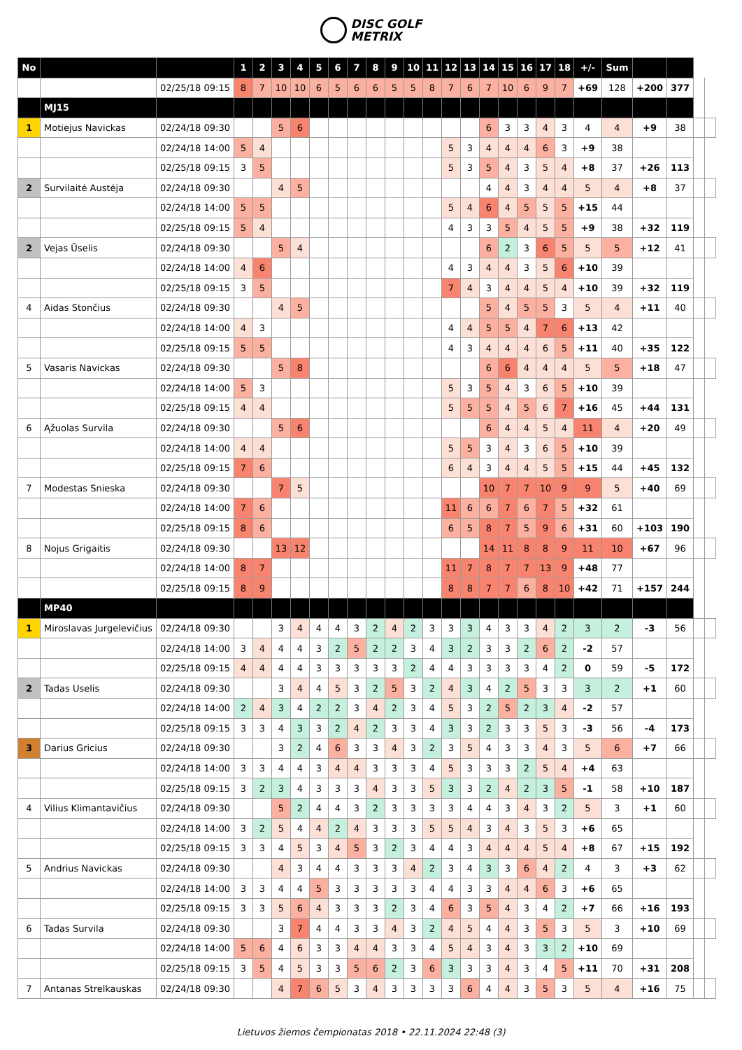DISC GOLF
METRIX
| No | | | 1 | 2 | 3 | 4 | 5 | 6 | 7 | 8 | 9 | 10 | 11 | 12 | 13 | 14 | 15 | 16 | 17 | 18 | +/- | Sum | | | | |
| | | 02/25/18 09:15 | 8 | 7 | 10 | 10 | 6 | 5 | 6 | 6 | 5 | 5 | 8 | 7 | 6 | 7 | 10 | 6 | 9 | 7 | +69 | 128 | +200 | 377 | | |
| | MJ15 | | | | | | | | | | | | | | | | | | | | | | | | | |
| 1 | Motiejus Navickas | 02/24/18 09:30 | | | 5 | 6 | | | | | | | | | | 6 | 3 | 3 | 4 | 3 | 4 | 4 | +9 | 38 | | |
| | | 02/24/18 14:00 | 5 | 4 | | | | | | | | | | 5 | 3 | 4 | 4 | 4 | 6 | 3 | +9 | 38 | | | | |
| | | 02/25/18 09:15 | 3 | 5 | | | | | | | | | | 5 | 3 | 5 | 4 | 3 | 5 | 4 | +8 | 37 | +26 | 113 | | |
| 2 | Survilaitė Austėja | 02/24/18 09:30 | | | 4 | 5 | | | | | | | | | | 4 | 4 | 3 | 4 | 4 | 5 | 4 | +8 | 37 | | |
| | | 02/24/18 14:00 | 5 | 5 | | | | | | | | | | 5 | 4 | 6 | 4 | 5 | 5 | 5 | +15 | 44 | | | | |
| | | 02/25/18 09:15 | 5 | 4 | | | | | | | | | | 4 | 3 | 3 | 5 | 4 | 5 | 5 | +9 | 38 | +32 | 119 | | |
| 2 | Vejas Ūselis | 02/24/18 09:30 | | | 5 | 4 | | | | | | | | | | 6 | 2 | 3 | 6 | 5 | 5 | 5 | +12 | 41 | | |
| | | 02/24/18 14:00 | 4 | 6 | | | | | | | | | | 4 | 3 | 4 | 4 | 3 | 5 | 6 | +10 | 39 | | | | |
| | | 02/25/18 09:15 | 3 | 5 | | | | | | | | | | 7 | 4 | 3 | 4 | 4 | 5 | 4 | +10 | 39 | +32 | 119 | | |
| 4 | Aidas Stončius | 02/24/18 09:30 | | | 4 | 5 | | | | | | | | | | 5 | 4 | 5 | 5 | 3 | 5 | 4 | +11 | 40 | | |
| | | 02/24/18 14:00 | 4 | 3 | | | | | | | | | | 4 | 4 | 5 | 5 | 4 | 7 | 6 | +13 | 42 | | | | |
| | | 02/25/18 09:15 | 5 | 5 | | | | | | | | | | 4 | 3 | 4 | 4 | 4 | 6 | 5 | +11 | 40 | +35 | 122 | | |
| 5 | Vasaris Navickas | 02/24/18 09:30 | | | 5 | 8 | | | | | | | | | | 6 | 6 | 4 | 4 | 4 | 5 | 5 | +18 | 47 | | |
| | | 02/24/18 14:00 | 5 | 3 | | | | | | | | | | 5 | 3 | 5 | 4 | 3 | 6 | 5 | +10 | 39 | | | | |
| | | 02/25/18 09:15 | 4 | 4 | | | | | | | | | | 5 | 5 | 5 | 4 | 5 | 6 | 7 | +16 | 45 | +44 | 131 | | |
| 6 | Ąžuolas Survila | 02/24/18 09:30 | | | 5 | 6 | | | | | | | | | | 6 | 4 | 4 | 5 | 4 | 11 | 4 | +20 | 49 | | |
| | | 02/24/18 14:00 | 4 | 4 | | | | | | | | | | 5 | 5 | 3 | 4 | 3 | 6 | 5 | +10 | 39 | | | | |
| | | 02/25/18 09:15 | 7 | 6 | | | | | | | | | | 6 | 4 | 3 | 4 | 4 | 5 | 5 | +15 | 44 | +45 | 132 | | |
| 7 | Modestas Snieska | 02/24/18 09:30 | | | 7 | 5 | | | | | | | | | | 10 | 7 | 7 | 10 | 9 | 9 | 5 | +40 | 69 | | |
| | | 02/24/18 14:00 | 7 | 6 | | | | | | | | | | 11 | 6 | 6 | 7 | 6 | 7 | 5 | +32 | 61 | | | | |
| | | 02/25/18 09:15 | 8 | 6 | | | | | | | | | | 6 | 5 | 8 | 7 | 5 | 9 | 6 | +31 | 60 | +103 | 190 | | |
| 8 | Nojus Grigaitis | 02/24/18 09:30 | | | 13 | 12 | | | | | | | | | | 14 | 11 | 8 | 8 | 9 | 11 | 10 | +67 | 96 | | |
| | | 02/24/18 14:00 | 8 | 7 | | | | | | | | | | 11 | 7 | 8 | 7 | 7 | 13 | 9 | +48 | 77 | | | | |
| | | 02/25/18 09:15 | 8 | 9 | | | | | | | | | | 8 | 8 | 7 | 7 | 6 | 8 | 10 | +42 | 71 | +157 | 244 | | |
| | MP40 | | | | | | | | | | | | | | | | | | | | | | | | | |
| 1 | Miroslavas Jurgelevičius | 02/24/18 09:30 | | | 3 | 4 | 4 | 4 | 3 | 2 | 4 | 2 | 3 | 3 | 3 | 4 | 3 | 3 | 4 | 2 | 3 | 2 | -3 | 56 | | |
| | | 02/24/18 14:00 | 3 | 4 | 4 | 4 | 3 | 2 | 5 | 2 | 2 | 3 | 4 | 3 | 2 | 3 | 3 | 2 | 6 | 2 | -2 | 57 | | | | |
| | | 02/25/18 09:15 | 4 | 4 | 4 | 4 | 3 | 3 | 3 | 3 | 3 | 2 | 4 | 4 | 3 | 3 | 3 | 3 | 4 | 2 | 0 | 59 | -5 | 172 | | |
| 2 | Tadas Uselis | 02/24/18 09:30 | | | 3 | 4 | 4 | 5 | 3 | 2 | 5 | 3 | 2 | 4 | 3 | 4 | 2 | 5 | 3 | 3 | 3 | 2 | +1 | 60 | | |
| | | 02/24/18 14:00 | 2 | 4 | 3 | 4 | 2 | 2 | 3 | 4 | 2 | 3 | 4 | 5 | 3 | 2 | 5 | 2 | 3 | 4 | -2 | 57 | | | | |
| | | 02/25/18 09:15 | 3 | 3 | 4 | 3 | 3 | 2 | 4 | 2 | 3 | 3 | 4 | 3 | 3 | 2 | 3 | 3 | 5 | 3 | -3 | 56 | -4 | 173 | | |
| 3 | Darius Gricius | 02/24/18 09:30 | | | 3 | 2 | 4 | 6 | 3 | 3 | 4 | 3 | 2 | 3 | 5 | 4 | 3 | 3 | 4 | 3 | 5 | 6 | +7 | 66 | | |
| | | 02/24/18 14:00 | 3 | 3 | 4 | 4 | 3 | 4 | 4 | 3 | 3 | 3 | 4 | 5 | 3 | 3 | 3 | 2 | 5 | 4 | +4 | 63 | | | | |
| | | 02/25/18 09:15 | 3 | 2 | 3 | 4 | 3 | 3 | 3 | 4 | 3 | 3 | 5 | 3 | 3 | 2 | 4 | 2 | 3 | 5 | -1 | 58 | +10 | 187 | | |
| 4 | Vilius Klimantavičius | 02/24/18 09:30 | | | 5 | 2 | 4 | 4 | 3 | 2 | 3 | 3 | 3 | 3 | 4 | 4 | 3 | 4 | 3 | 2 | 5 | 3 | +1 | 60 | | |
| | | 02/24/18 14:00 | 3 | 2 | 5 | 4 | 4 | 2 | 4 | 3 | 3 | 3 | 5 | 5 | 4 | 3 | 4 | 3 | 5 | 3 | +6 | 65 | | | | |
| | | 02/25/18 09:15 | 3 | 3 | 4 | 5 | 3 | 4 | 5 | 3 | 2 | 3 | 4 | 4 | 3 | 4 | 4 | 4 | 5 | 4 | +8 | 67 | +15 | 192 | | |
| 5 | Andrius Navickas | 02/24/18 09:30 | | | 4 | 3 | 4 | 4 | 3 | 3 | 3 | 4 | 2 | 3 | 4 | 3 | 3 | 6 | 4 | 2 | 4 | 3 | +3 | 62 | | |
| | | 02/24/18 14:00 | 3 | 3 | 4 | 4 | 5 | 3 | 3 | 3 | 3 | 3 | 4 | 4 | 3 | 3 | 4 | 4 | 6 | 3 | +6 | 65 | | | | |
| | | 02/25/18 09:15 | 3 | 3 | 5 | 6 | 4 | 3 | 3 | 3 | 2 | 3 | 4 | 6 | 3 | 5 | 4 | 3 | 4 | 2 | +7 | 66 | +16 | 193 | | |
| 6 | Tadas Survila | 02/24/18 09:30 | | | 3 | 7 | 4 | 4 | 3 | 3 | 4 | 3 | 2 | 4 | 5 | 4 | 4 | 3 | 5 | 3 | 5 | 3 | +10 | 69 | | |
| | | 02/24/18 14:00 | 5 | 6 | 4 | 6 | 3 | 3 | 4 | 4 | 3 | 3 | 4 | 5 | 4 | 3 | 4 | 3 | 3 | 2 | +10 | 69 | | | | |
| | | 02/25/18 09:15 | 3 | 5 | 4 | 5 | 3 | 3 | 5 | 6 | 2 | 3 | 6 | 3 | 3 | 3 | 4 | 3 | 4 | 5 | +11 | 70 | +31 | 208 | | |
| 7 | Antanas Strelkauskas | 02/24/18 09:30 | | | 4 | 7 | 6 | 5 | 3 | 4 | 3 | 3 | 3 | 3 | 6 | 4 | 4 | 3 | 5 | 3 | 5 | 4 | +16 | 75 | | |
Lietuvos žiemos čempionatas 2018 • 22.11.2024 22:48 (3)